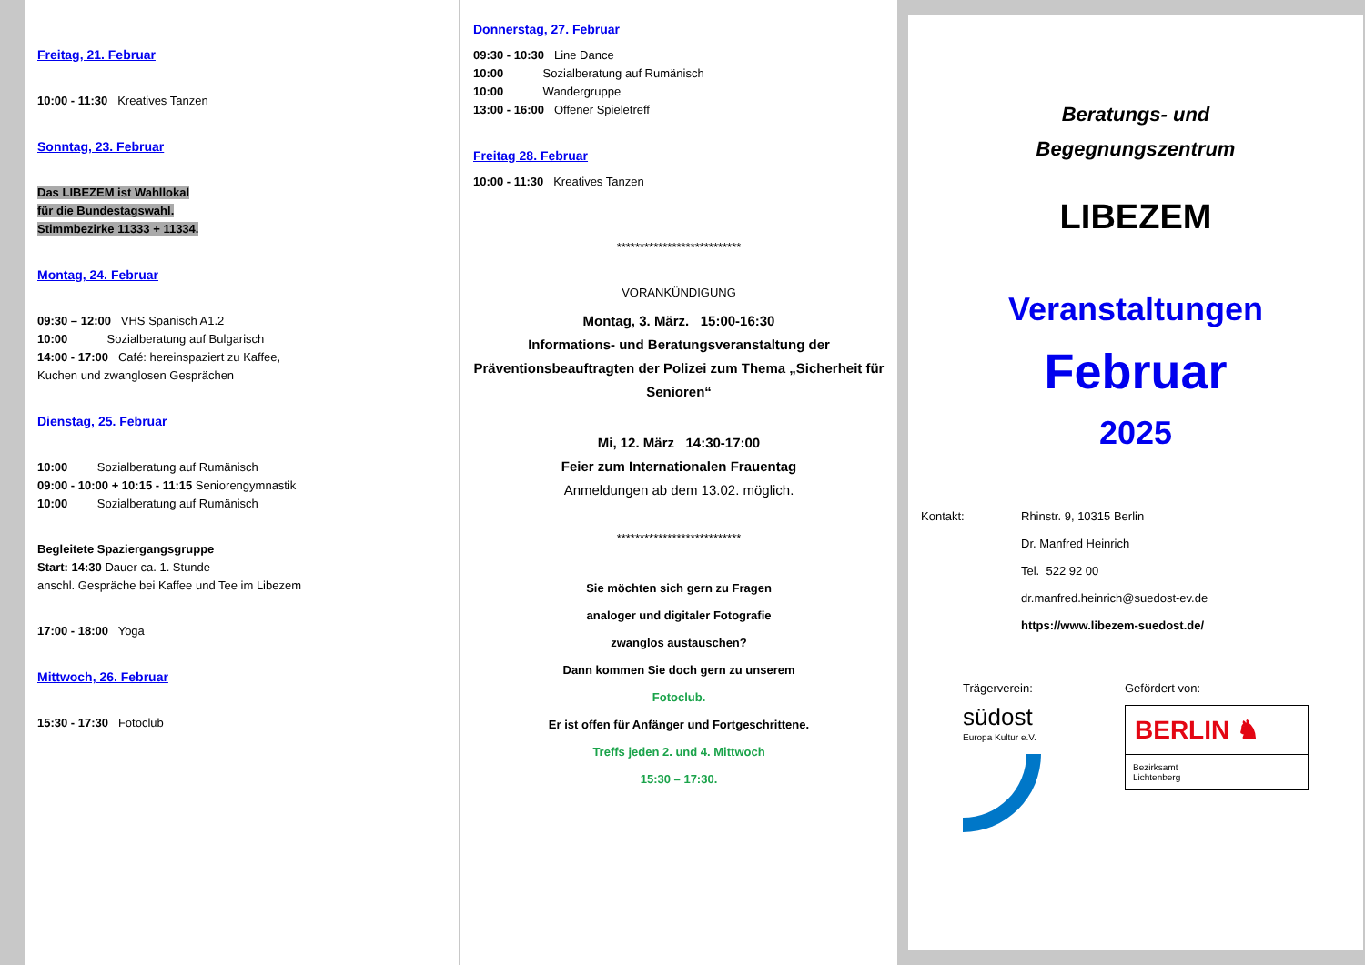Freitag, 21. Februar
10:00 - 11:30 Kreatives Tanzen
Sonntag, 23. Februar
Das LIBEZEM ist Wahllokal
für die Bundestagswahl.
Stimmbezirke 11333 + 11334.
Montag, 24. Februar
09:30 – 12:00 VHS Spanisch A1.2
10:00 Sozialberatung auf Bulgarisch
14:00 - 17:00 Café: hereinspaziert zu Kaffee,
Kuchen und zwanglosen Gesprächen
Dienstag, 25. Februar
10:00 Sozialberatung auf Rumänisch
09:00 - 10:00 + 10:15 - 11:15 Seniorengymnastik
10:00 Sozialberatung auf Rumänisch
Begleitete Spaziergangsgruppe
Start: 14:30 Dauer ca. 1. Stunde
anschl. Gespräche bei Kaffee und Tee im Libezem
17:00 - 18:00 Yoga
Mittwoch, 26. Februar
15:30 - 17:30 Fotoclub
Donnerstag, 27. Februar
09:30 - 10:30 Line Dance
10:00 Sozialberatung auf Rumänisch
10:00 Wandergruppe
13:00 - 16:00 Offener Spieletreff
Freitag 28. Februar
10:00 - 11:30 Kreatives Tanzen
***************************
VORANKÜNDIGUNG
Montag, 3. März. 15:00-16:30
Informations- und Beratungsveranstaltung der Präventionsbeauftragten der Polizei zum Thema „Sicherheit für Senioren“
Mi, 12. März 14:30-17:00
Feier zum Internationalen Frauentag
Anmeldungen ab dem 13.02. möglich.
***************************
Sie möchten sich gern zu Fragen
analoger und digitaler Fotografie
zwanglos austauschen?
Dann kommen Sie doch gern zu unserem
Fotoclub.
Er ist offen für Anfänger und Fortgeschrittene.
Treffs jeden 2. und 4. Mittwoch
15:30 – 17:30.
Beratungs- und
Begegnungszentrum
LIBEZEM
Veranstaltungen
Februar
2025
Kontakt: Rhinstr. 9, 10315 Berlin
Dr. Manfred Heinrich
Tel. 522 92 00
dr.manfred.heinrich@suedost-ev.de
https://www.libezem-suedost.de/
Trägerverein:
südost
Europa Kultur e.V.
Gefördert von:
BERLIN ♞
Bezirksamt
Lichtenberg